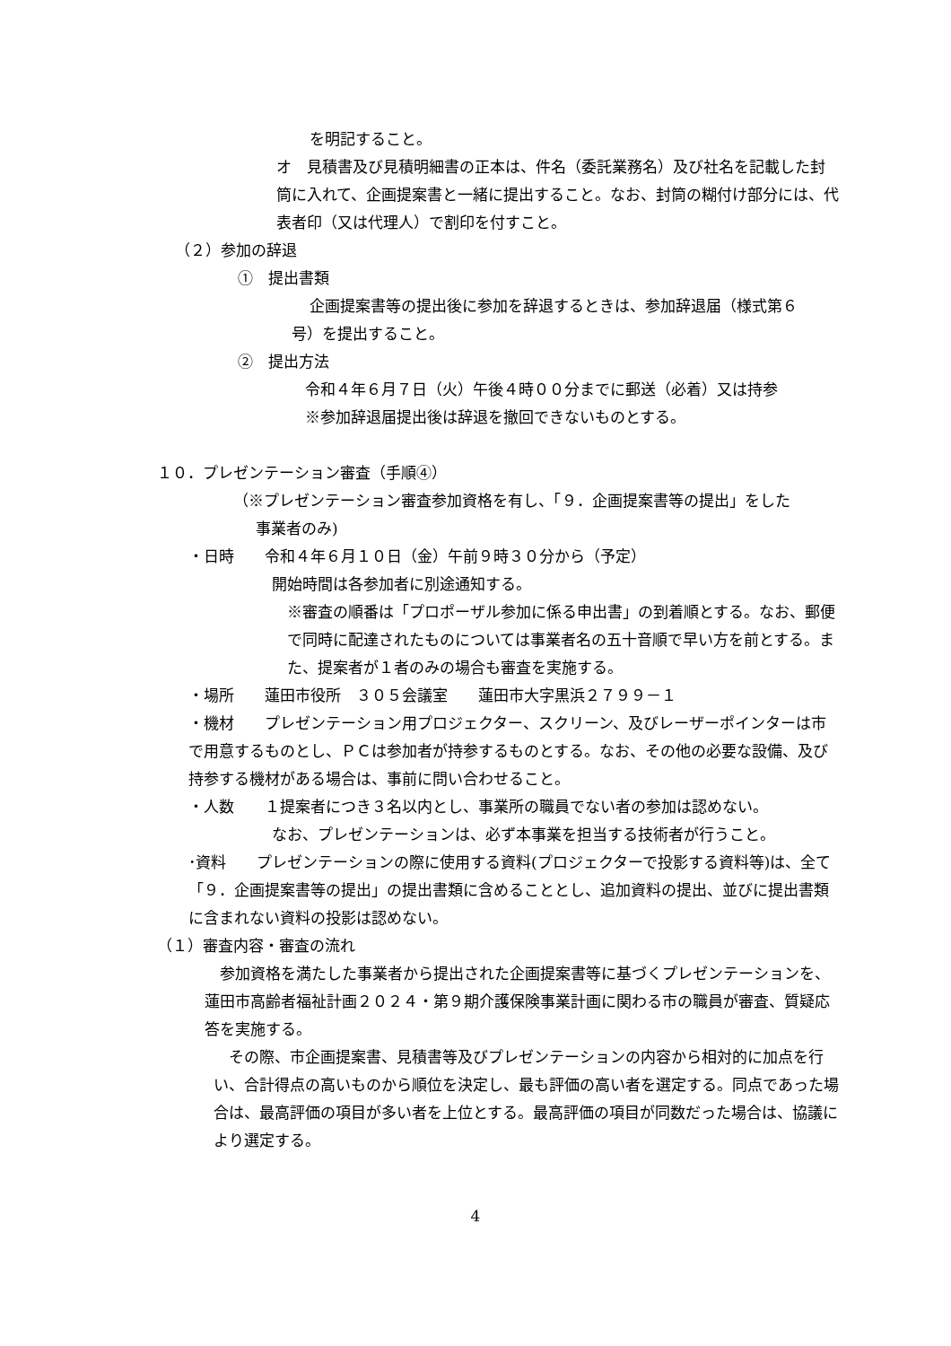を明記すること。
オ　見積書及び見積明細書の正本は、件名（委託業務名）及び社名を記載した封筒に入れて、企画提案書と一緒に提出すること。なお、封筒の糊付け部分には、代表者印（又は代理人）で割印を付すこと。
（２）参加の辞退
①　提出書類
企画提案書等の提出後に参加を辞退するときは、参加辞退届（様式第６
号）を提出すること。
②　提出方法
令和４年６月７日（火）午後４時００分までに郵送（必着）又は持参
※参加辞退届提出後は辞退を撤回できないものとする。
１０．プレゼンテーション審査（手順④）
（※プレゼンテーション審査参加資格を有し、「９．企画提案書等の提出」をした
事業者のみ)
・日時　　令和４年６月１０日（金）午前９時３０分から（予定）
開始時間は各参加者に別途通知する。
※審査の順番は「プロポーザル参加に係る申出書」の到着順とする。なお、郵便で同時に配達されたものについては事業者名の五十音順で早い方を前とする。また、提案者が１者のみの場合も審査を実施する。
・場所　　蓮田市役所　３０５会議室　　蓮田市大字黒浜２７９９－１
・機材　　プレゼンテーション用プロジェクター、スクリーン、及びレーザーポインターは市で用意するものとし、ＰＣは参加者が持参するものとする。なお、その他の必要な設備、及び持参する機材がある場合は、事前に問い合わせること。
・人数　　１提案者につき３名以内とし、事業所の職員でない者の参加は認めない。
なお、プレゼンテーションは、必ず本事業を担当する技術者が行うこと。
･資料　　プレゼンテーションの際に使用する資料(プロジェクターで投影する資料等)は、全て「９．企画提案書等の提出」の提出書類に含めることとし、追加資料の提出、並びに提出書類に含まれない資料の投影は認めない。
（１）審査内容・審査の流れ
　参加資格を満たした事業者から提出された企画提案書等に基づくプレゼンテーションを、蓮田市高齢者福祉計画２０２４・第９期介護保険事業計画に関わる市の職員が審査、質疑応答を実施する。
　その際、市企画提案書、見積書等及びプレゼンテーションの内容から相対的に加点を行い、合計得点の高いものから順位を決定し、最も評価の高い者を選定する。同点であった場合は、最高評価の項目が多い者を上位とする。最高評価の項目が同数だった場合は、協議により選定する。
4